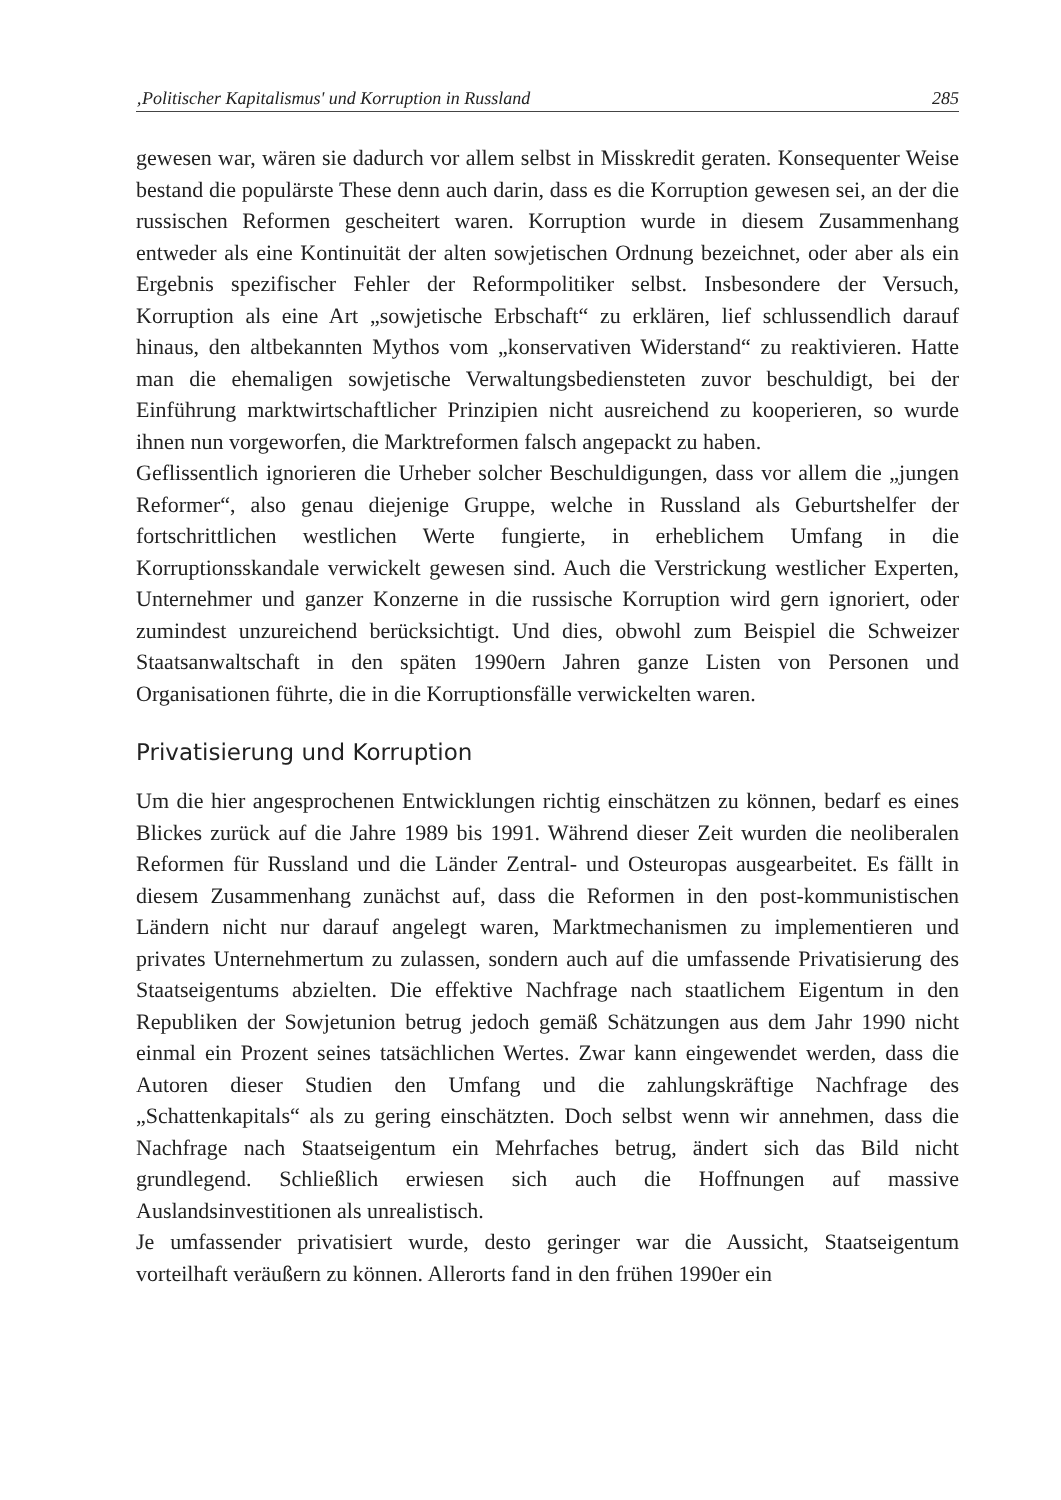‚Politischer Kapitalismus' und Korruption in Russland 285
gewesen war, wären sie dadurch vor allem selbst in Misskredit geraten. Konsequenter Weise bestand die populärste These denn auch darin, dass es die Korruption gewesen sei, an der die russischen Reformen gescheitert waren. Korruption wurde in diesem Zusammenhang entweder als eine Kontinuität der alten sowjetischen Ordnung bezeichnet, oder aber als ein Ergebnis spezifischer Fehler der Reformpolitiker selbst. Insbesondere der Versuch, Korruption als eine Art „sowjetische Erbschaft“ zu erklären, lief schlussendlich darauf hinaus, den altbekannten Mythos vom „konservativen Widerstand“ zu reaktivieren. Hatte man die ehemaligen sowjetische Verwaltungsbediensteten zuvor beschuldigt, bei der Einführung marktwirtschaftlicher Prinzipien nicht ausreichend zu kooperieren, so wurde ihnen nun vorgeworfen, die Marktreformen falsch angepackt zu haben.
Geflissentlich ignorieren die Urheber solcher Beschuldigungen, dass vor allem die „jungen Reformer“, also genau diejenige Gruppe, welche in Russland als Geburtshelfer der fortschrittlichen westlichen Werte fungierte, in erheblichem Umfang in die Korruptionsskandale verwickelt gewesen sind. Auch die Verstrickung westlicher Experten, Unternehmer und ganzer Konzerne in die russische Korruption wird gern ignoriert, oder zumindest unzureichend berücksichtigt. Und dies, obwohl zum Beispiel die Schweizer Staatsanwaltschaft in den späten 1990ern Jahren ganze Listen von Personen und Organisationen führte, die in die Korruptionsfälle verwickelten waren.
Privatisierung und Korruption
Um die hier angesprochenen Entwicklungen richtig einschätzen zu können, bedarf es eines Blickes zurück auf die Jahre 1989 bis 1991. Während dieser Zeit wurden die neoliberalen Reformen für Russland und die Länder Zentral- und Osteuropas ausgearbeitet. Es fällt in diesem Zusammenhang zunächst auf, dass die Reformen in den post-kommunistischen Ländern nicht nur darauf angelegt waren, Marktmechanismen zu implementieren und privates Unternehmertum zu zulassen, sondern auch auf die umfassende Privatisierung des Staatseigentums abzielten. Die effektive Nachfrage nach staatlichem Eigentum in den Republiken der Sowjetunion betrug jedoch gemäß Schätzungen aus dem Jahr 1990 nicht einmal ein Prozent seines tatsächlichen Wertes. Zwar kann eingewendet werden, dass die Autoren dieser Studien den Umfang und die zahlungskräftige Nachfrage des „Schattenkapitals“ als zu gering einschätzten. Doch selbst wenn wir annehmen, dass die Nachfrage nach Staatseigentum ein Mehrfaches betrug, ändert sich das Bild nicht grundlegend. Schließlich erwiesen sich auch die Hoffnungen auf massive Auslandsinvestitionen als unrealistisch.
Je umfassender privatisiert wurde, desto geringer war die Aussicht, Staatseigentum vorteilhaft veräußern zu können. Allerorts fand in den frühen 1990er ein